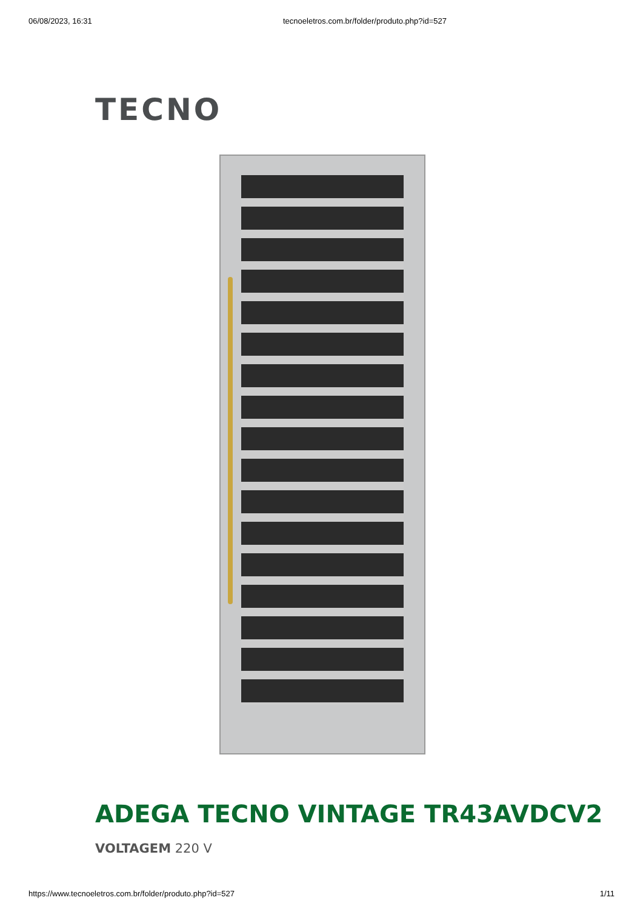06/08/2023, 16:31 tecnoeletros.com.br/folder/produto.php?id=527
TECNO
ADEGA TECNO VINTAGE TR43AVDCV2
VOLTAGEM 220 V
https://www.tecnoeletros.com.br/folder/produto.php?id=527 1/11